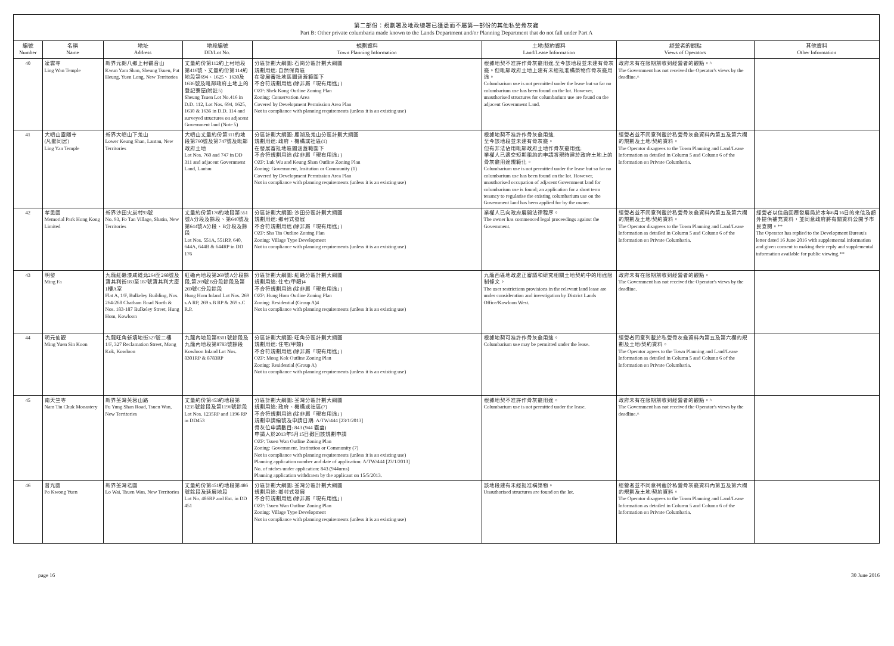第二部份：規劃署及地政總署已獲悉而不屬第一部份的其他私營骨灰龕
Part B: Other private columbaria made known to the Lands Department and/or Planning Department that do not fall under Part A
| 編號 Number | 名稱 Name | 地址 Address | 地段編號 DD/Lot No. | 規劃資料 Town Planning Information | 土地/契約資料 Land/Lease Information | 經營者的觀點 Views of Operators | 其他資料 Other Information |
| --- | --- | --- | --- | --- | --- | --- | --- |
| 40 | 凌雲寺 Ling Wan Temple | 新界元朗八鄉上村觀音山 Kwun Yam Shan, Sheung Tsuen, Pat Heung, Yuen Long, New Territories | 丈量約份第112約上村地段第416號、丈量約份第114約地段第694、1625、1630及1636號及毗鄰政府土地上的登記寮屋(附註5) Sheung Tsuen Lot No.416 in D.D. 112, Lot Nos. 694, 1625, 1630 & 1636 in D.D. 114 and surveyed structures on adjacent Government land (Note 5) | 分區計劃大綱圖: 石崗分區計劃大綱圖 規劃用途: 自然保育區 在發展審批地區圖涵蓋範圍下 不合符規劃用途 (除非屬「現有用途」) OZP: Shek Kong Outline Zoning Plan Zoning: Conservation Area Covered by Development Permission Area Plan Not in compliance with planning requirements (unless it is an existing use) | 根據地契不准許作骨灰龕用途,至今該地段並未建有骨灰龕。但毗鄰政府土地上建有未經批准構築物作骨灰龕用途。 Columbarium use is not permitted under the lease but so far no columbarium use has been found on the lot. However, unauthorised structures for columbarium use are found on the adjacent Government Land. | 政府未有在限期前收到經營者的觀點。^ The Government has not received the Operator's views by the deadline.^ | |
| 41 | 大嶼山靈隱寺 (凡聖同居) Ling Yan Temple | 新界大嶼山下羗山 Lower Keung Shan, Lantau, New Territories | 大嶼山丈量約份第311約地段第760號及第747號及毗鄰政府土地 Lot Nos. 760 and 747 in DD 311 and adjacent Government Land, Lantau | 分區計劃大綱圖: 鹿湖及羗山分區計劃大綱圖 規劃用途: 政府、機構或社區(1) 在發展審批地區圖涵蓋範圍下 不合符規劃用途 (除非屬「現有用途」) OZP: Luk Wu and Keung Shan Outline Zoning Plan Zoning: Government, Insitution or Community (1) Covered by Development Permission Area Plan Not in compliance with planning requirements (unless it is an existing use) | 根據地契不准許作骨灰龕用途, 至今該地段並未建有骨灰龕。 但有非法佔用毗鄰政府土地作骨灰龕用途; 業權人已遞交短期租約的申請將現時建於政府土地上的骨灰龕用途規範化。 Columbarium use is not permitted under the lease but so far no columbarium use has been found on the lot. However, unauthorised occupation of adjacent Government land for columbarium use is found; an application for a short term tenancy to regularise the existing columbarium use on the Government land has been applied for by the owner. | 經營者並不同意列載於私營骨灰龕資料內第五及第六欄的規劃及土地/契約資料。 The Operator disagrees to the Town Planning and Land/Lease Information as detailed in Column 5 and Column 6 of the Information on Private Columbaria. | |
| 42 | 孝思園 Memorial Park Hong Kong Limited | 新界沙田火炭村93號 No. 93, Fo Tan Village, Shatin, New Territories | 丈量約份第176約地段第551號A分段及餘段、第640號及第644號A分段、B分段及餘段 Lot Nos. 551A, 551RP, 640, 644A, 644B & 644RP in DD 176 | 分區計劃大綱圖: 沙田分區計劃大綱圖 規劃用途: 鄉村式發展 不合符規劃用途 (除非屬「現有用途」) OZP: Sha Tin Outline Zoning Plan Zoning: Village Type Development Not in compliance with planning requirements (unless it is an existing use) | 業權人已向政府展開法律程序。 The owner has commenced legal proceedings against the Government. | 經營者並不同意列載於私營骨灰龕資料內第五及第六欄的規劃及土地/契約資料。 The Operator disagrees to the Town Planning and Land/Lease Information as detailed in Column 5 and Column 6 of the Information on Private Columbaria. | 經營者以信函回覆發展局於本年6月16日的來信及額外提供補充資料，並同意政府將有關資料公開予市民查閱。** The Operator has replied to the Development Bureau's letter dated 16 June 2016 with supplemental information and given consent to making their reply and supplemental information available for public viewing.** |
| 43 | 明發 Ming Fa | 九龍紅磡漆咸道北264至268號及寶其利街183至187號寶其利大廈1樓A室 Flat A, 1/F, Bulkeley Building, Nos. 264-268 Chatham Road North & Nos. 183-187 Bulkeley Street, Hung Hom, Kowloon | 紅磡內地段第269號A分段餘段,第269號B分段餘段及第269號C分段餘段 Hung Hom Inland Lot Nos. 269 s.A RP, 269 s.B RP & 269 s.C R.P. | 分區計劃大綱圖: 紅磡分區計劃大綱圖 規劃用途: 住宅(甲類)4 不合符規劃用途 (除非屬「現有用途」) OZP: Hung Hom Outline Zoning Plan Zoning: Residential (Group A)4 Not in compliance with planning requirements (unless it is an existing use) | 九龍西區地政處正審議和研究相關土地契約中的用途限制條文。 The user restrictions provisions in the relevant land lease are under consideration and investigation by District Lands Office/Kowloon West. | 政府未有在限期前收到經營者的觀點。 The Government has not received the Operator's views by the deadline. | |
| 44 | 明元仙觀 Ming Yuen Sin Koon | 九龍旺角新填地街327號二樓 1/F, 327 Reclamation Street, Mong Kok, Kowloon | 九龍內地段第8301號餘段及九龍內地段第8783號餘段 Kowloon Inland Lot Nos. 8301RP & 8783RP | 分區計劃大綱圖: 旺角分區計劃大綱圖 規劃用途: 住宅(甲類) 不合符規劃用途 (除非屬「現有用途」) OZP: Mong Kok Outline Zoning Plan Zoning: Residential (Group A) Not in compliance with planning requirements (unless it is an existing use) | 根據地契可准許作骨灰龕用途。 Columbarium use may be permitted under the lease. | 經營者同意列載於私營骨灰龕資料內第五及第六欄的規劃及土地/契約資料。 The Operator agrees to the Town Planning and Land/Lease Information as detailed in Column 5 and Column 6 of the Information on Private Columbaria. | |
| 45 | 南天竺寺 Nam Tin Chuk Monastery | 新界荃灣芙蓉山路 Fu Yung Shan Road, Tsuen Wan, New Territories | 丈量約份第453約地段第1235號餘段及第1196號餘段 Lot Nos. 1235RP and 1196 RP in DD453 | 分區計劃大綱圖: 荃灣分區計劃大綱圖 規劃用途: 政府、機構或社區(7) 不合符規劃用途 (除非屬「現有用途」) 規劃申請編號及申請日期: A/TW/444 [23/1/2013] 骨灰位申請數目: 843 (944 甕盎) 申請人於2013年5月15日撤回該規劃申請 OZP: Tsuen Wan Outline Zoning Plan Zoning: Government, Institution or Community (7) Not in compliance with planning requirements (unless it is an existing use) Planning application number and date of application: A/TW/444 [23/1/2013] No. of niches under application: 843 (944urns) Planning application withdrawn by the applicant on 15/5/2013. | 根據地契不准許作骨灰龕用途。 Columbarium use is not permitted under the lease. | 政府未有在限期前收到經營者的觀點。^ The Government has not received the Operator's views by the deadline.^ | |
| 46 | 普光園 Po Kwong Yuen | 新界荃灣老圍 Lo Wai, Tsuen Wan, New Territories | 丈量約份第451約地段第486號餘段及延展地段 Lot No. 486RP and Ext. in DD 451 | 分區計劃大綱圖: 荃灣分區計劃大綱圖 規劃用途: 鄉村式發展 不合符規劃用途 (除非屬「現有用途」) OZP: Tsuen Wan Outline Zoning Plan Zoning: Village Type Development Not in compliance with planning requirements (unless it is an existing use) | 該地段建有未經批准構築物。 Unauthorised structures are found on the lot. | 經營者並不同意列載於私營骨灰龕資料內第五及第六欄的規劃及土地/契約資料。 The Operator disagrees to the Town Planning and Land/Lease Information as detailed in Column 5 and Column 6 of the Information on Private Columbaria. | |
page 16 30 June 2016